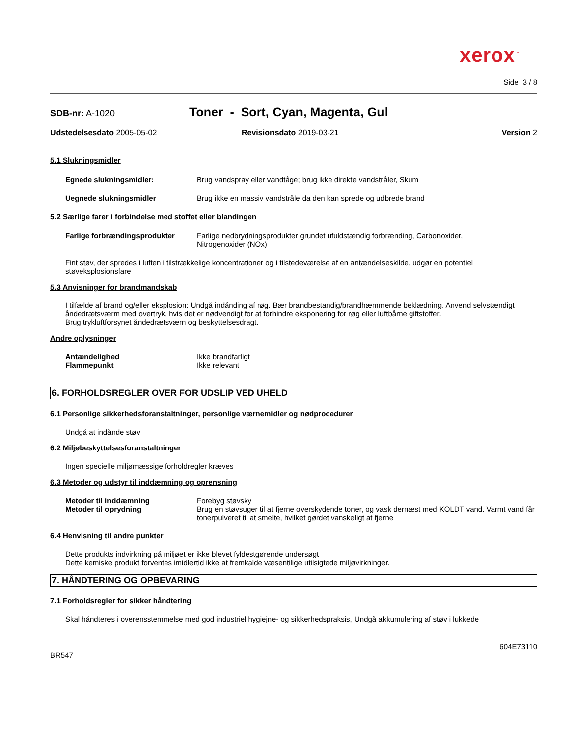xerox<sup>™</sup>
Side 3 / 8
SDB-nr: A-1020
Toner - Sort, Cyan, Magenta, Gul
Udstedelsesdato 2005-05-02 Revisionsdato 2019-03-21 Version 2
5.1 Slukningsmidler
Egnede slukningsmidler: Brug vandspray eller vandtåge; brug ikke direkte vandstråler, Skum
Uegnede slukningsmidler Brug ikke en massiv vandstråle da den kan sprede og udbrede brand
5.2 Særlige farer i forbindelse med stoffet eller blandingen
Farlige forbrændingsprodukter Farlige nedbrydningsprodukter grundet ufuldstændig forbrænding, Carbonoxider,
Nitrogenoxider (NOx)
Fint støv, der spredes i luften i tilstrækkelige koncentrationer og i tilstedeværelse af en antændelseskilde, udgør en potentiel støveksplosionsfare
5.3 Anvisninger for brandmandskab
I tilfælde af brand og/eller eksplosion: Undgå indånding af røg. Bær brandbestandig/brandhæmmende beklædning. Anvend selvstændigt åndedrætsværm med overtryk, hvis det er nødvendigt for at forhindre eksponering for røg eller luftbårne giftstoffer.
Brug trykluftforsynet åndedrætsværn og beskyttelsesdragt.
Andre oplysninger
Antændelighed Ikke brandfarligt
Flammepunkt Ikke relevant
6. FORHOLDSREGLER OVER FOR UDSLIP VED UHELD
6.1 Personlige sikkerhedsforanstaltninger, personlige værnemidler og nødprocedurer
Undgå at indånde støv
6.2 Miljøbeskyttelsesforanstaltninger
Ingen specielle miljømæssige forholdregler kræves
6.3 Metoder og udstyr til inddæmning og oprensning
Metoder til inddæmning Forebyg støvsky
Metoder til oprydning Brug en støvsuger til at fjerne overskydende toner, og vask dernæst med KOLDT vand. Varmt vand får tonerpulveret til at smelte, hvilket gørdet vanskeligt at fjerne
6.4 Henvisning til andre punkter
Dette produkts indvirkning på miljøet er ikke blevet fyldestgørende undersøgt
Dette kemiske produkt forventes imidlertid ikke at fremkalde væsentilige utilsigtede miljøvirkninger.
7. HÅNDTERING OG OPBEVARING
7.1 Forholdsregler for sikker håndtering
Skal håndteres i overensstemmelse med god industriel hygiejne- og sikkerhedspraksis, Undgå akkumulering af støv i lukkede
604E73110
BR547